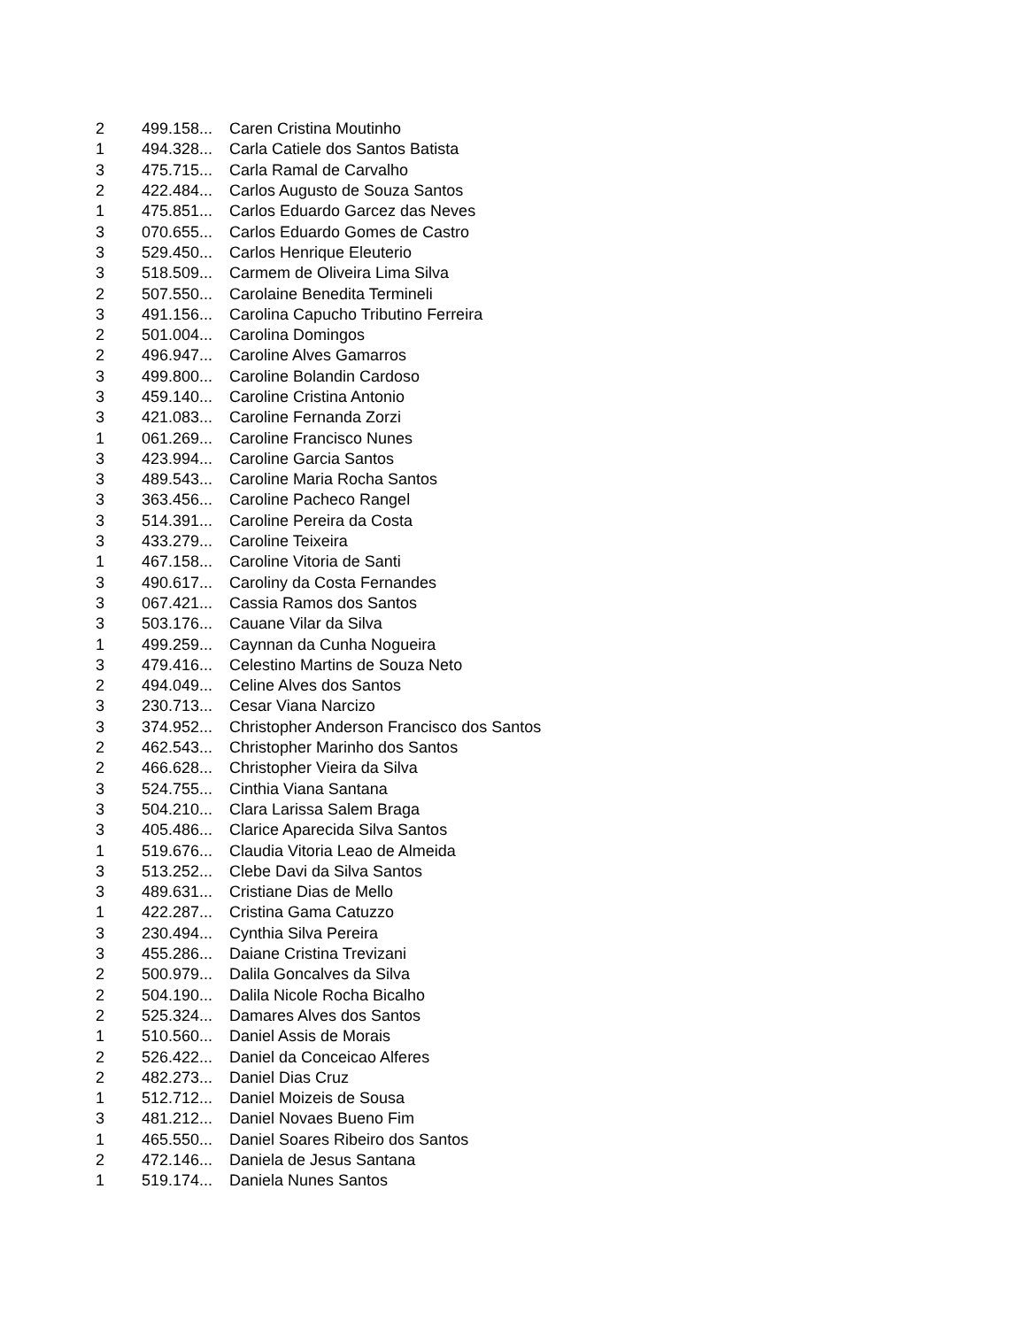| 2 | 499.158... | Caren Cristina Moutinho |
| 1 | 494.328... | Carla Catiele dos Santos Batista |
| 3 | 475.715... | Carla Ramal de Carvalho |
| 2 | 422.484... | Carlos Augusto de Souza Santos |
| 1 | 475.851... | Carlos Eduardo Garcez das Neves |
| 3 | 070.655... | Carlos Eduardo Gomes de Castro |
| 3 | 529.450... | Carlos Henrique Eleuterio |
| 3 | 518.509... | Carmem de Oliveira Lima Silva |
| 2 | 507.550... | Carolaine Benedita Termineli |
| 3 | 491.156... | Carolina Capucho Tributino Ferreira |
| 2 | 501.004... | Carolina Domingos |
| 2 | 496.947... | Caroline Alves Gamarros |
| 3 | 499.800... | Caroline Bolandin Cardoso |
| 3 | 459.140... | Caroline Cristina Antonio |
| 3 | 421.083... | Caroline Fernanda Zorzi |
| 1 | 061.269... | Caroline Francisco Nunes |
| 3 | 423.994... | Caroline Garcia Santos |
| 3 | 489.543... | Caroline Maria Rocha Santos |
| 3 | 363.456... | Caroline Pacheco Rangel |
| 3 | 514.391... | Caroline Pereira da Costa |
| 3 | 433.279... | Caroline Teixeira |
| 1 | 467.158... | Caroline Vitoria de Santi |
| 3 | 490.617... | Caroliny da Costa Fernandes |
| 3 | 067.421... | Cassia Ramos dos Santos |
| 3 | 503.176... | Cauane Vilar da Silva |
| 1 | 499.259... | Caynnan da Cunha Nogueira |
| 3 | 479.416... | Celestino Martins de Souza Neto |
| 2 | 494.049... | Celine Alves dos Santos |
| 3 | 230.713... | Cesar Viana Narcizo |
| 3 | 374.952... | Christopher Anderson Francisco dos Santos |
| 2 | 462.543... | Christopher Marinho dos Santos |
| 2 | 466.628... | Christopher Vieira da Silva |
| 3 | 524.755... | Cinthia Viana Santana |
| 3 | 504.210... | Clara Larissa Salem Braga |
| 3 | 405.486... | Clarice Aparecida Silva Santos |
| 1 | 519.676... | Claudia Vitoria Leao de Almeida |
| 3 | 513.252... | Clebe Davi da Silva Santos |
| 3 | 489.631... | Cristiane Dias de Mello |
| 1 | 422.287... | Cristina Gama Catuzzo |
| 3 | 230.494... | Cynthia Silva Pereira |
| 3 | 455.286... | Daiane Cristina Trevizani |
| 2 | 500.979... | Dalila Goncalves da Silva |
| 2 | 504.190... | Dalila Nicole Rocha Bicalho |
| 2 | 525.324... | Damares Alves dos Santos |
| 1 | 510.560... | Daniel Assis de Morais |
| 2 | 526.422... | Daniel da Conceicao Alferes |
| 2 | 482.273... | Daniel Dias Cruz |
| 1 | 512.712... | Daniel Moizeis de Sousa |
| 3 | 481.212... | Daniel Novaes Bueno Fim |
| 1 | 465.550... | Daniel Soares Ribeiro dos Santos |
| 2 | 472.146... | Daniela de Jesus Santana |
| 1 | 519.174... | Daniela Nunes Santos |